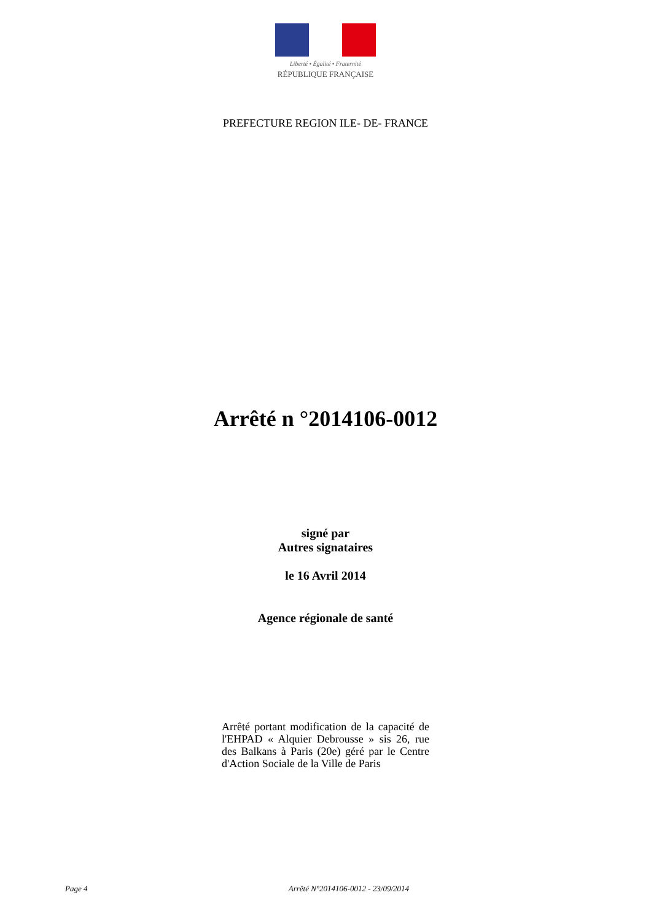Liberté • Égalité • Fraternité
RÉPUBLIQUE FRANÇAISE
PREFECTURE REGION ILE- DE- FRANCE
Arrêté n °2014106-0012
signé par
Autres signataires
le 16 Avril 2014
Agence régionale de santé
Arrêté portant modification de la capacité de l'EHPAD « Alquier Debrousse » sis 26, rue des Balkans à Paris (20e) géré par le Centre d'Action Sociale de la Ville de Paris
Page 4 Arrêté N°2014106-0012 - 23/09/2014